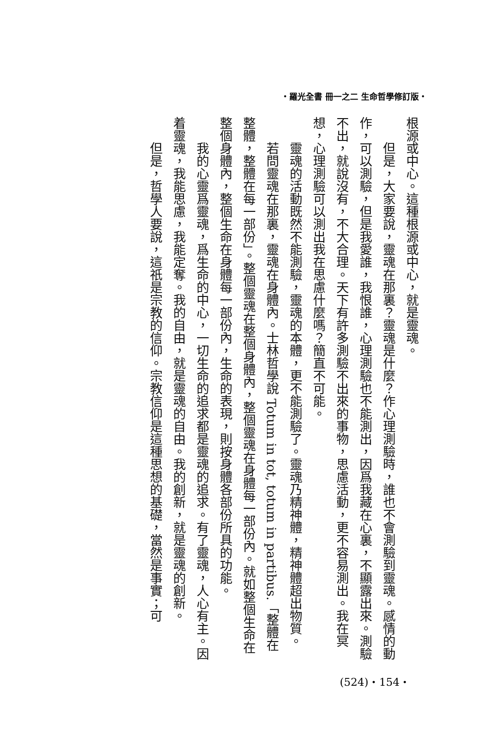・羅光全書 冊一之二 生命哲學修訂版・
根源或中心。這種根源或中心，就是靈魂。
但是，大家要說，靈魂在那裏？靈魂是什麼？作心理測驗時，誰也不會測驗到靈魂。感情的動作，可以測驗，但是我愛誰，我恨誰，心理測驗也不能測出，因爲我藏在心裏，不顯露出來。測驗不出，就說沒有，不大合理。天下有許多測驗不出來的事物，思慮活動，更不容易測出。我在冥想，心理測驗可以測出我在思慮什麼嗎？簡直不可能。
靈魂的活動既然不能測驗，靈魂的本體，更不能測驗了。靈魂乃精神體，精神體超出物質。
若問靈魂在那裏，靈魂在身體內。士林哲學說 Totum in tot, totum in partibus.「整體在整體，整體在每一部份」。整個靈魂在整個身體內，整個靈魂在身體每一部份內。就如整個生命在整個身體內，整個生命在身體每一部份內，生命的表現，則按身體各部份所具的功能。
我的心靈爲靈魂，爲生命的中心，一切生命的追求都是靈魂的追求。有了靈魂，人心有主。因着靈魂，我能思慮，我能定奪。我的自由，就是靈魂的自由。我的創新，就是靈魂的創新。
但是，哲學人要說，這祇是宗教的信仰。宗教信仰是這種思想的基礎，當然是事實；可
(524)・154・